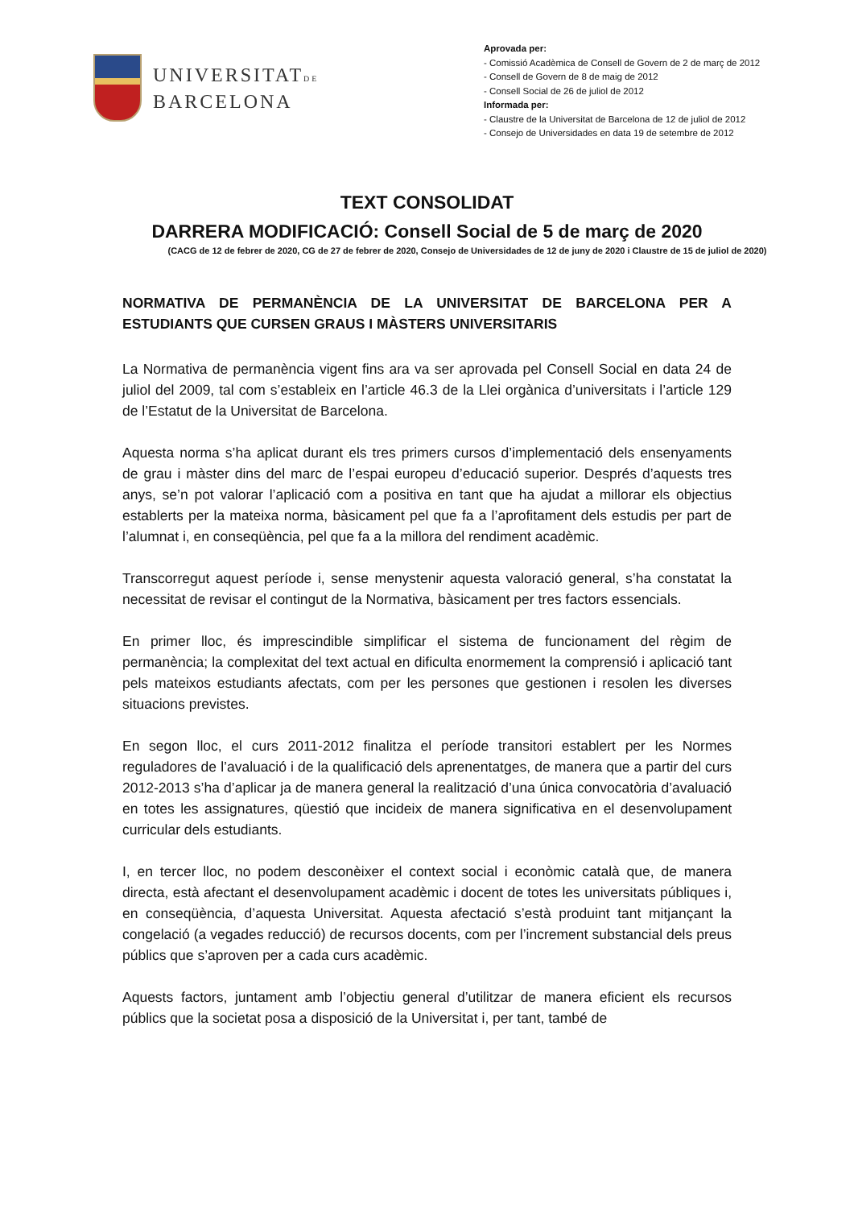UNIVERSITATDE
BARCELONA
Aprovada per:
- Comissió Acadèmica de Consell de Govern de 2 de març de 2012
- Consell de Govern de 8 de maig de 2012
- Consell Social de 26 de juliol de 2012
Informada per:
- Claustre de la Universitat de Barcelona de 12 de juliol de 2012
- Consejo de Universidades en data 19 de setembre de 2012
TEXT CONSOLIDAT
DARRERA MODIFICACIÓ: Consell Social de 5 de març de 2020
(CACG de 12 de febrer de 2020, CG de 27 de febrer de 2020, Consejo de Universidades de 12 de juny de 2020 i Claustre de 15 de juliol de 2020)
NORMATIVA DE PERMANÈNCIA DE LA UNIVERSITAT DE BARCELONA PER A ESTUDIANTS QUE CURSEN GRAUS I MÀSTERS UNIVERSITARIS
La Normativa de permanència vigent fins ara va ser aprovada pel Consell Social en data 24 de juliol del 2009, tal com s’estableix en l’article 46.3 de la Llei orgànica d’universitats i l’article 129 de l’Estatut de la Universitat de Barcelona.
Aquesta norma s’ha aplicat durant els tres primers cursos d’implementació dels ensenyaments de grau i màster dins del marc de l’espai europeu d’educació superior. Després d’aquests tres anys, se’n pot valorar l’aplicació com a positiva en tant que ha ajudat a millorar els objectius establerts per la mateixa norma, bàsicament pel que fa a l’aprofitament dels estudis per part de l’alumnat i, en conseqüència, pel que fa a la millora del rendiment acadèmic.
Transcorregut aquest període i, sense menystenir aquesta valoració general, s’ha constatat la necessitat de revisar el contingut de la Normativa, bàsicament per tres factors essencials.
En primer lloc, és imprescindible simplificar el sistema de funcionament del règim de permanència; la complexitat del text actual en dificulta enormement la comprensió i aplicació tant pels mateixos estudiants afectats, com per les persones que gestionen i resolen les diverses situacions previstes.
En segon lloc, el curs 2011-2012 finalitza el període transitori establert per les Normes reguladores de l’avaluació i de la qualificació dels aprenentatges, de manera que a partir del curs 2012-2013 s’ha d’aplicar ja de manera general la realització d’una única convocatòria d’avaluació en totes les assignatures, qüestió que incideix de manera significativa en el desenvolupament curricular dels estudiants.
I, en tercer lloc, no podem desconèixer el context social i econòmic català que, de manera directa, està afectant el desenvolupament acadèmic i docent de totes les universitats públiques i, en conseqüència, d’aquesta Universitat. Aquesta afectació s’està produint tant mitjançant la congelació (a vegades reducció) de recursos docents, com per l’increment substancial dels preus públics que s’aproven per a cada curs acadèmic.
Aquests factors, juntament amb l’objectiu general d’utilitzar de manera eficient els recursos públics que la societat posa a disposició de la Universitat i, per tant, també de